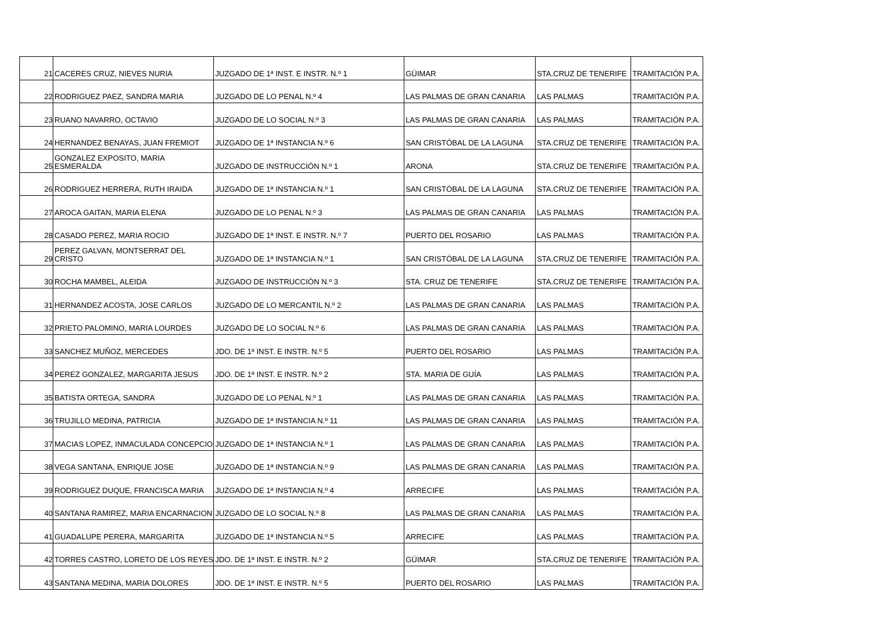| 21 | CACERES CRUZ, NIEVES NURIA | JUZGADO DE 1ª INST. E INSTR. N.º 1 | GÜIMAR | STA.CRUZ DE TENERIFE | TRAMITACIÓN P.A. |
| 22 | RODRIGUEZ PAEZ, SANDRA MARIA | JUZGADO DE LO PENAL N.º 4 | LAS PALMAS DE GRAN CANARIA | LAS PALMAS | TRAMITACIÓN P.A. |
| 23 | RUANO NAVARRO, OCTAVIO | JUZGADO DE LO SOCIAL N.º 3 | LAS PALMAS DE GRAN CANARIA | LAS PALMAS | TRAMITACIÓN P.A. |
| 24 | HERNANDEZ BENAYAS, JUAN FREMIOT | JUZGADO DE 1ª INSTANCIA N.º 6 | SAN CRISTÓBAL DE LA LAGUNA | STA.CRUZ DE TENERIFE | TRAMITACIÓN P.A. |
| 25 | GONZALEZ EXPOSITO, MARIA ESMERALDA | JUZGADO DE INSTRUCCIÓN N.º 1 | ARONA | STA.CRUZ DE TENERIFE | TRAMITACIÓN P.A. |
| 26 | RODRIGUEZ HERRERA, RUTH IRAIDA | JUZGADO DE 1ª INSTANCIA N.º 1 | SAN CRISTÓBAL DE LA LAGUNA | STA.CRUZ DE TENERIFE | TRAMITACIÓN P.A. |
| 27 | AROCA GAITAN, MARIA ELENA | JUZGADO DE LO PENAL N.º 3 | LAS PALMAS DE GRAN CANARIA | LAS PALMAS | TRAMITACIÓN P.A. |
| 28 | CASADO PEREZ, MARIA ROCIO | JUZGADO DE 1ª INST. E INSTR. N.º 7 | PUERTO DEL ROSARIO | LAS PALMAS | TRAMITACIÓN P.A. |
| 29 | PEREZ GALVAN, MONTSERRAT DEL CRISTO | JUZGADO DE 1ª INSTANCIA N.º 1 | SAN CRISTÓBAL DE LA LAGUNA | STA.CRUZ DE TENERIFE | TRAMITACIÓN P.A. |
| 30 | ROCHA MAMBEL, ALEIDA | JUZGADO DE INSTRUCCIÓN N.º 3 | STA. CRUZ DE TENERIFE | STA.CRUZ DE TENERIFE | TRAMITACIÓN P.A. |
| 31 | HERNANDEZ ACOSTA, JOSE CARLOS | JUZGADO DE LO MERCANTIL N.º 2 | LAS PALMAS DE GRAN CANARIA | LAS PALMAS | TRAMITACIÓN P.A. |
| 32 | PRIETO PALOMINO, MARIA LOURDES | JUZGADO DE LO SOCIAL N.º 6 | LAS PALMAS DE GRAN CANARIA | LAS PALMAS | TRAMITACIÓN P.A. |
| 33 | SANCHEZ MUÑOZ, MERCEDES | JDO. DE 1ª INST. E INSTR. N.º 5 | PUERTO DEL ROSARIO | LAS PALMAS | TRAMITACIÓN P.A. |
| 34 | PEREZ GONZALEZ, MARGARITA JESUS | JDO. DE 1ª INST. E INSTR. N.º 2 | STA. MARIA DE GUÍA | LAS PALMAS | TRAMITACIÓN P.A. |
| 35 | BATISTA ORTEGA, SANDRA | JUZGADO DE LO PENAL N.º 1 | LAS PALMAS DE GRAN CANARIA | LAS PALMAS | TRAMITACIÓN P.A. |
| 36 | TRUJILLO MEDINA, PATRICIA | JUZGADO DE 1ª INSTANCIA N.º 11 | LAS PALMAS DE GRAN CANARIA | LAS PALMAS | TRAMITACIÓN P.A. |
| 37 | MACIAS LOPEZ, INMACULADA CONCEPCIO | JUZGADO DE 1ª INSTANCIA N.º 1 | LAS PALMAS DE GRAN CANARIA | LAS PALMAS | TRAMITACIÓN P.A. |
| 38 | VEGA SANTANA, ENRIQUE JOSE | JUZGADO DE 1ª INSTANCIA N.º 9 | LAS PALMAS DE GRAN CANARIA | LAS PALMAS | TRAMITACIÓN P.A. |
| 39 | RODRIGUEZ DUQUE, FRANCISCA MARIA | JUZGADO DE 1ª INSTANCIA N.º 4 | ARRECIFE | LAS PALMAS | TRAMITACIÓN P.A. |
| 40 | SANTANA RAMIREZ, MARIA ENCARNACION | JUZGADO DE LO SOCIAL N.º 8 | LAS PALMAS DE GRAN CANARIA | LAS PALMAS | TRAMITACIÓN P.A. |
| 41 | GUADALUPE PERERA, MARGARITA | JUZGADO DE 1ª INSTANCIA N.º 5 | ARRECIFE | LAS PALMAS | TRAMITACIÓN P.A. |
| 42 | TORRES CASTRO, LORETO DE LOS REYES | JDO. DE 1ª INST. E INSTR. N.º 2 | GÜIMAR | STA.CRUZ DE TENERIFE | TRAMITACIÓN P.A. |
| 43 | SANTANA MEDINA, MARIA DOLORES | JDO. DE 1ª INST. E INSTR. N.º 5 | PUERTO DEL ROSARIO | LAS PALMAS | TRAMITACIÓN P.A. |